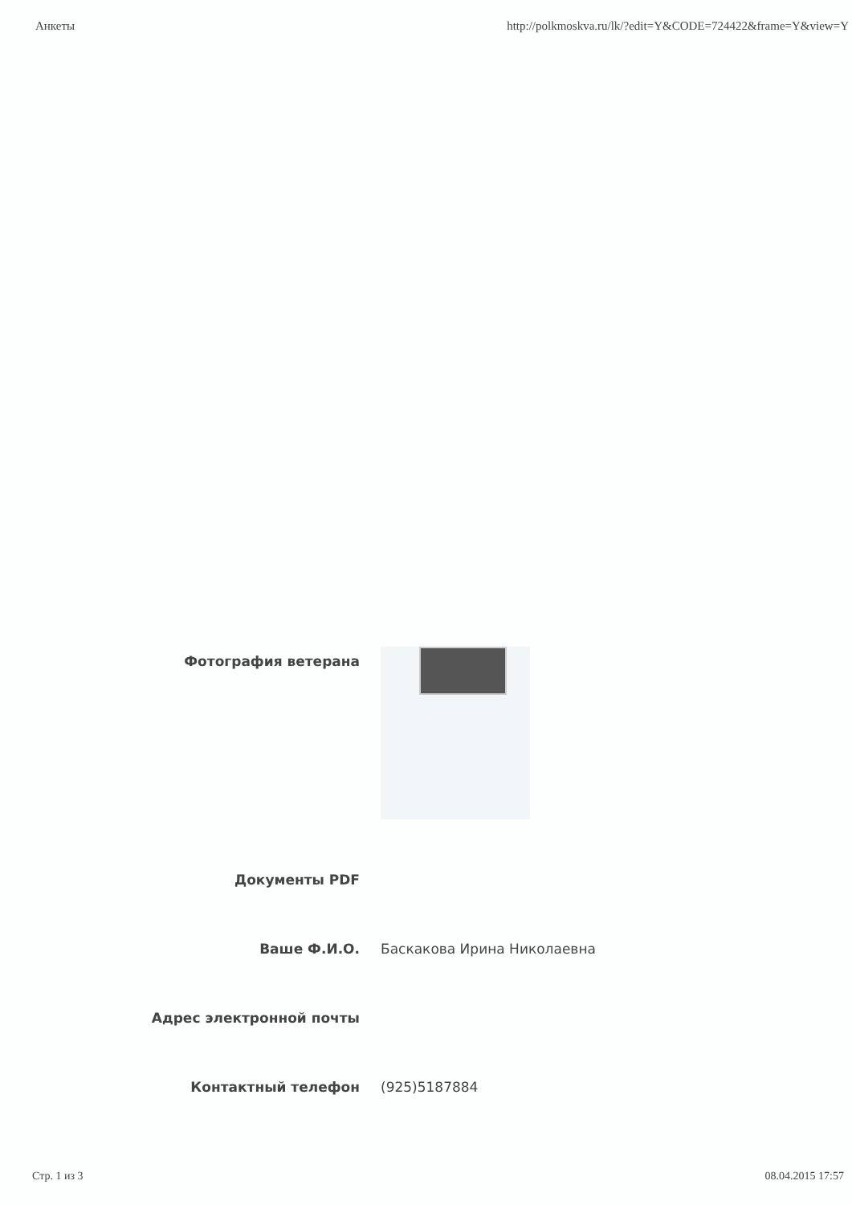Анкеты http://polkmoskva.ru/lk/?edit=Y&CODE=724422&frame=Y&view=Y
Фотография ветерана
Документы PDF
Ваше Ф.И.О. Баскакова Ирина Николаевна
Адрес электронной почты
Контактный телефон (925)5187884
Стр. 1 из 3 08.04.2015 17:57